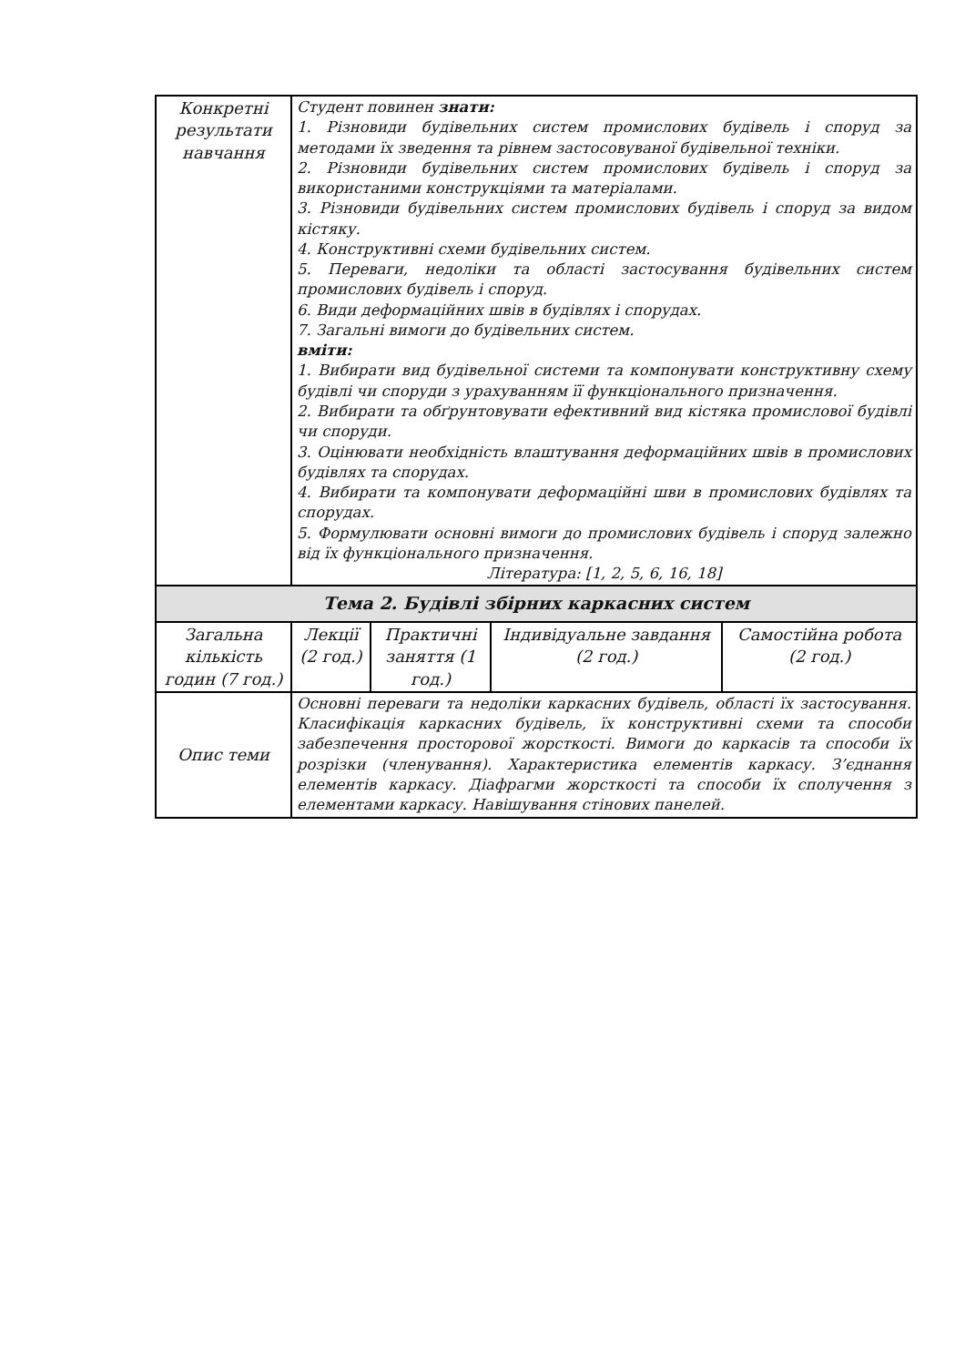| Конкретні результати навчання | Студент повинен знати: 1. Різновиди будівельних систем промислових будівель і споруд за методами їх зведення та рівнем застосовуваної будівельної техніки. 2. Різновиди будівельних систем промислових будівель і споруд за використаними конструкціями та матеріалами. 3. Різновиди будівельних систем промислових будівель і споруд за видом кістяку. 4. Конструктивні схеми будівельних систем. 5. Переваги, недоліки та області застосування будівельних систем промислових будівель і споруд. 6. Види деформаційних швів в будівлях і спорудах. 7. Загальні вимоги до будівельних систем. вміти: 1. Вибирати вид будівельної системи та компонувати конструктивну схему будівлі чи споруди з урахуванням її функціонального призначення. 2. Вибирати та обґрунтовувати ефективний вид кістяка промислової будівлі чи споруди. 3. Оцінювати необхідність влаштування деформаційних швів в промислових будівлях та спорудах. 4. Вибирати та компонувати деформаційні шви в промислових будівлях та спорудах. 5. Формулювати основні вимоги до промислових будівель і споруд залежно від їх функціонального призначення. Література: [1, 2, 5, 6, 16, 18] | | | |
| Тема 2. Будівлі збірних каркасних систем | | | | |
| Загальна кількість годин (7 год.) | Лекції (2 год.) | Практичні заняття (1 год.) | Індивідуальне завдання (2 год.) | Самостійна робота (2 год.) |
| Опис теми | Основні переваги та недоліки каркасних будівель, області їх застосування. Класифікація каркасних будівель, їх конструктивні схеми та способи забезпечення просторової жорсткості. Вимоги до каркасів та способи їх розрізки (членування). Характеристика елементів каркасу. З’єднання елементів каркасу. Діафрагми жорсткості та способи їх сполучення з елементами каркасу. Навішування стінових панелей. | | | |